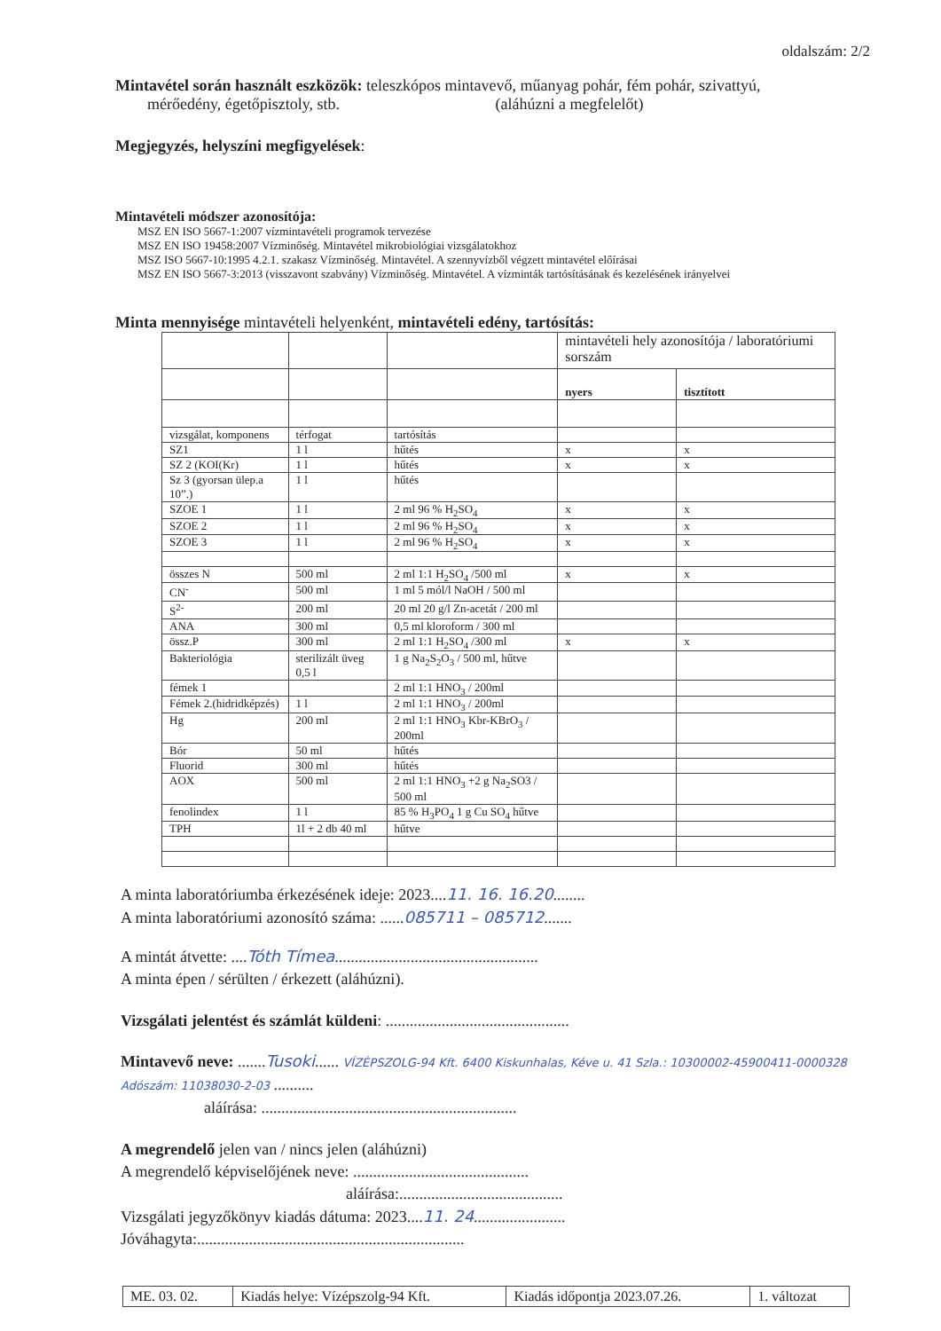oldalszám: 2/2
Mintavétel során használt eszközök: teleszkópos mintavevő, műanyag pohár, fém pohár, szivattyú,
mérőedény, égetőpisztoly, stb. (aláhúzni a megfelelőt)
Megjegyzés, helyszíni megfigyelések:
Mintavételi módszer azonosítója:
MSZ EN ISO 5667-1:2007 vízmintavételi programok tervezése
MSZ EN ISO 19458:2007 Vízminőség. Mintavétel mikrobiológiai vizsgálatokhoz
MSZ ISO 5667-10:1995 4.2.1. szakasz Vízminőség. Mintavétel. A szennyvízből végzett mintavétel előírásai
MSZ EN ISO 5667-3:2013 (visszavont szabvány) Vízminőség. Mintavétel. A vízminták tartósításának és kezelésének irányelvei
Minta mennyisége mintavételi helyenként, mintavételi edény, tartósítás:
| | | | mintavételi hely azonosítója / laboratóriumi sorszám | |
| | | | nyers | tisztított |
| vizsgálat, komponens | térfogat | tartósítás | | |
| SZ1 | 1 l | hűtés | x | x |
| SZ 2 (KOI(Kr) | 1 l | hűtés | x | x |
| Sz 3 (gyorsan ülep.a 10”.) | 1 l | hűtés | | |
| SZOE 1 | 1 l | 2 ml 96 % H<sub>2</sub>SO<sub>4</sub> | x | x |
| SZOE 2 | 1 l | 2 ml 96 % H<sub>2</sub>SO<sub>4</sub> | x | x |
| SZOE 3 | 1 l | 2 ml 96 % H<sub>2</sub>SO<sub>4</sub> | x | x |
| összes N | 500 ml | 2 ml 1:1 H<sub>2</sub>SO<sub>4</sub> /500 ml | x | x |
| CN<sup>-</sup> | 500 ml | 1 ml 5 mól/l NaOH / 500 ml | | |
| S<sup>2-</sup> | 200 ml | 20 ml 20 g/l Zn-acetát / 200 ml | | |
| ANA | 300 ml | 0,5 ml kloroform / 300 ml | | |
| össz.P | 300 ml | 2 ml 1:1 H<sub>2</sub>SO<sub>4</sub> /300 ml | x | x |
| Bakteriológia | sterilizált üveg 0,5 l | 1 g Na<sub>2</sub>S<sub>2</sub>O<sub>3</sub> / 500 ml, hűtve | | |
| fémek 1 | | 2 ml 1:1 HNO<sub>3</sub> / 200ml | | |
| Fémek 2.(hidridképzés) | 1 l | 2 ml 1:1 HNO<sub>3</sub> / 200ml | | |
| Hg | 200 ml | 2 ml 1:1 HNO<sub>3</sub> Kbr-KBrO<sub>3</sub> / 200ml | | |
| Bór | 50 ml | hűtés | | |
| Fluorid | 300 ml | hűtés | | |
| AOX | 500 ml | 2 ml 1:1 HNO<sub>3</sub> +2 g Na<sub>2</sub>SO3 / 500 ml | | |
| fenolindex | 1 l | 85 % H<sub>3</sub>PO<sub>4</sub> 1 g Cu SO<sub>4</sub> hűtve | | |
| TPH | 1l + 2 db 40 ml | hűtve | | |
A minta laboratóriumba érkezésének ideje: 2023....11. 16. 16.20........
A minta laboratóriumi azonosító száma: ......085711 – 085712.......
A mintát átvette: ....Tóth Tímea...................................................
A minta épen / sérülten / érkezett (aláhúzni).
Vizsgálati jelentést és számlát küldeni: ..............................................
Mintavevő neve: .......Tusoki...... VÍZÉPSZOLG-94 Kft. 6400 Kiskunhalas, Kéve u. 41 Szla.: 10300002-45900411-0000328 Adószám: 11038030-2-03 ..........
aláírása: ................................................................
A megrendelő jelen van / nincs jelen (aláhúzni)
A megrendelő képviselőjének neve: ............................................
aláírása:.........................................
Vizsgálati jegyzőkönyv kiadás dátuma: 2023....11. 24.......................
Jóváhagyta:...................................................................
| ME. 03. 02. | Kiadás helye: Vízépszolg-94 Kft. | Kiadás időpontja 2023.07.26. | 1. változat |